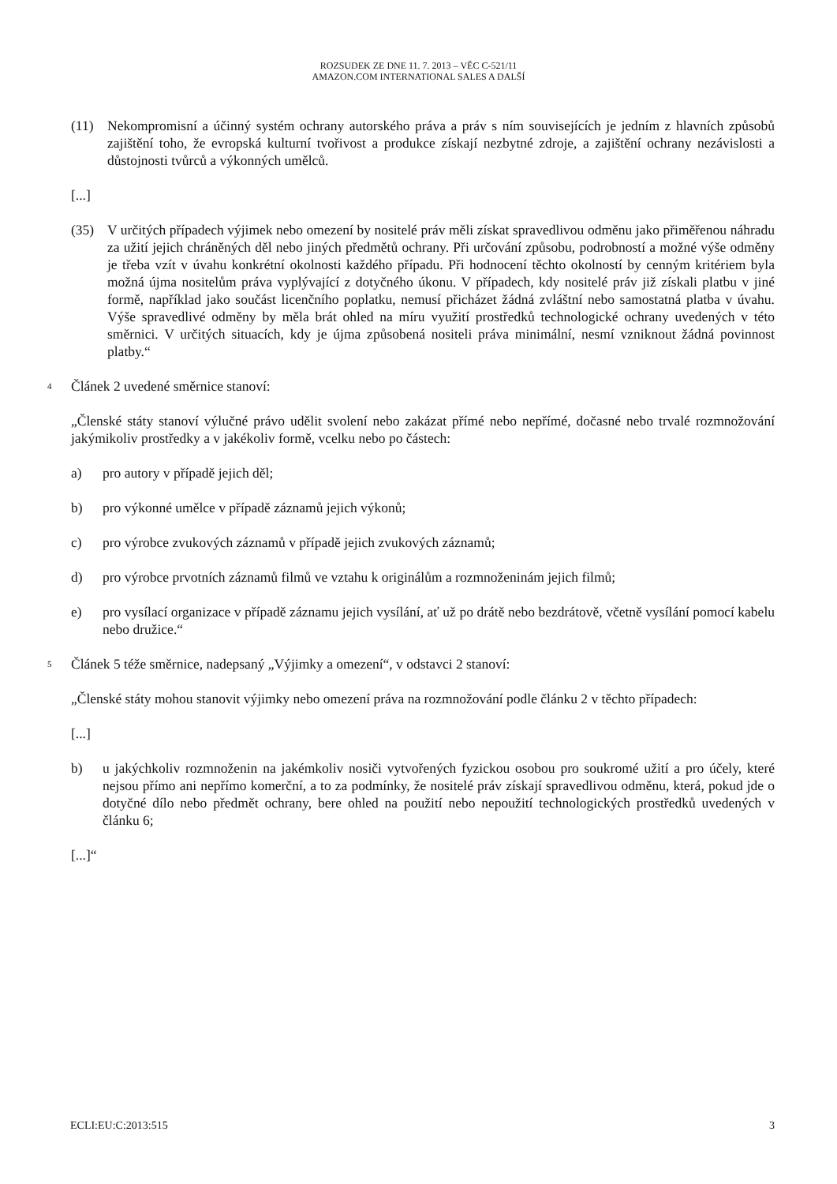ROZSUDEK ZE DNE 11. 7. 2013 – VĚC C-521/11
AMAZON.COM INTERNATIONAL SALES A DALŠÍ
(11) Nekompromisní a účinný systém ochrany autorského práva a práv s ním souvisejících je jedním z hlavních způsobů zajištění toho, že evropská kulturní tvořivost a produkce získají nezbytné zdroje, a zajištění ochrany nezávislosti a důstojnosti tvůrců a výkonných umělců.
[...]
(35) V určitých případech výjimek nebo omezení by nositelé práv měli získat spravedlivou odměnu jako přiměřenou náhradu za užití jejich chráněných děl nebo jiných předmětů ochrany. Při určování způsobu, podrobností a možné výše odměny je třeba vzít v úvahu konkrétní okolnosti každého případu. Při hodnocení těchto okolností by cenným kritériem byla možná újma nositelům práva vyplývající z dotyčného úkonu. V případech, kdy nositelé práv již získali platbu v jiné formě, například jako součást licenčního poplatku, nemusí přicházet žádná zvláštní nebo samostatná platba v úvahu. Výše spravedlivé odměny by měla brát ohled na míru využití prostředků technologické ochrany uvedených v této směrnici. V určitých situacích, kdy je újma způsobená nositeli práva minimální, nesmí vzniknout žádná povinnost platby.“
4
Článek 2 uvedené směrnice stanoví:
„Členské státy stanoví výlučné právo udělit svolení nebo zakázat přímé nebo nepřímé, dočasné nebo trvalé rozmnožování jakýmikoliv prostředky a v jakékoliv formě, vcelku nebo po částech:
a) pro autory v případě jejich děl;
b) pro výkonné umělce v případě záznamů jejich výkonů;
c) pro výrobce zvukových záznamů v případě jejich zvukových záznamů;
d) pro výrobce prvotních záznamů filmů ve vztahu k originálům a rozmnoženinám jejich filmů;
e) pro vysílací organizace v případě záznamu jejich vysílání, ať už po drátě nebo bezdrátově, včetně vysílání pomocí kabelu nebo družice.“
5
Článek 5 téže směrnice, nadepsaný „Výjimky a omezení“, v odstavci 2 stanoví:
„Členské státy mohou stanovit výjimky nebo omezení práva na rozmnožování podle článku 2 v těchto případech:
[...]
b) u jakýchkoliv rozmnoženin na jakémkoliv nosiči vytvořených fyzickou osobou pro soukromé užití a pro účely, které nejsou přímo ani nepřímo komerční, a to za podmínky, že nositelé práv získají spravedlivou odměnu, která, pokud jde o dotyčné dílo nebo předmět ochrany, bere ohled na použití nebo nepoužití technologických prostředků uvedených v článku 6;
[...]“
ECLI:EU:C:2013:515 3